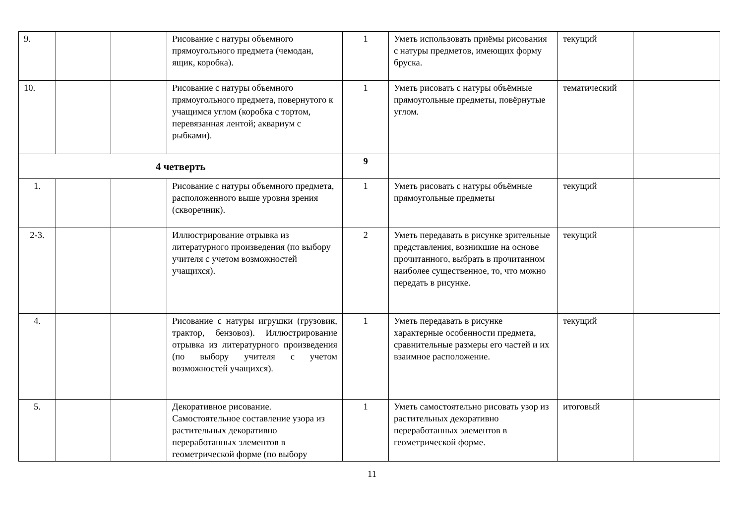| 9. | | | Рисование с натуры объемного прямоугольного предмета (чемодан, ящик, коробка). | 1 | Уметь использовать приёмы рисования с натуры предметов, имеющих форму бруска. | текущий | |
| 10. | | | Рисование с натуры объемного прямоугольного предмета, повернутого к учащимся углом (коробка с тортом, перевязанная лентой; аквариум с рыбками). | 1 | Уметь рисовать с натуры объёмные прямоугольные предметы, повёрнутые углом. | тематический | |
| 4 четверть | | | | 9 | | | |
| 1. | | | Рисование с натуры объемного предмета, расположенного выше уровня зрения (скворечник). | 1 | Уметь рисовать с натуры объёмные прямоугольные предметы | текущий | |
| 2-3. | | | Иллюстрирование отрывка из литературного произведения (по выбору учителя с учетом возможностей учащихся). | 2 | Уметь передавать в рисунке зрительные представления, возникшие на основе прочитанного, выбрать в прочитанном наиболее существенное, то, что можно передать в рисунке. | текущий | |
| 4. | | | Рисование с натуры игрушки (грузовик, трактор, бензовоз). Иллюстрирование отрывка из литературного произведения (по выбору учителя с учетом возможностей учащихся). | 1 | Уметь передавать в рисунке характерные особенности предмета, сравнительные размеры его частей и их взаимное расположение. | текущий | |
| 5. | | | Декоративное рисование. Самостоятельное составление узора из растительных декоративно переработанных элементов в геометрической форме (по выбору | 1 | Уметь самостоятельно рисовать узор из растительных декоративно переработанных элементов в геометрической форме. | итоговый | |
11